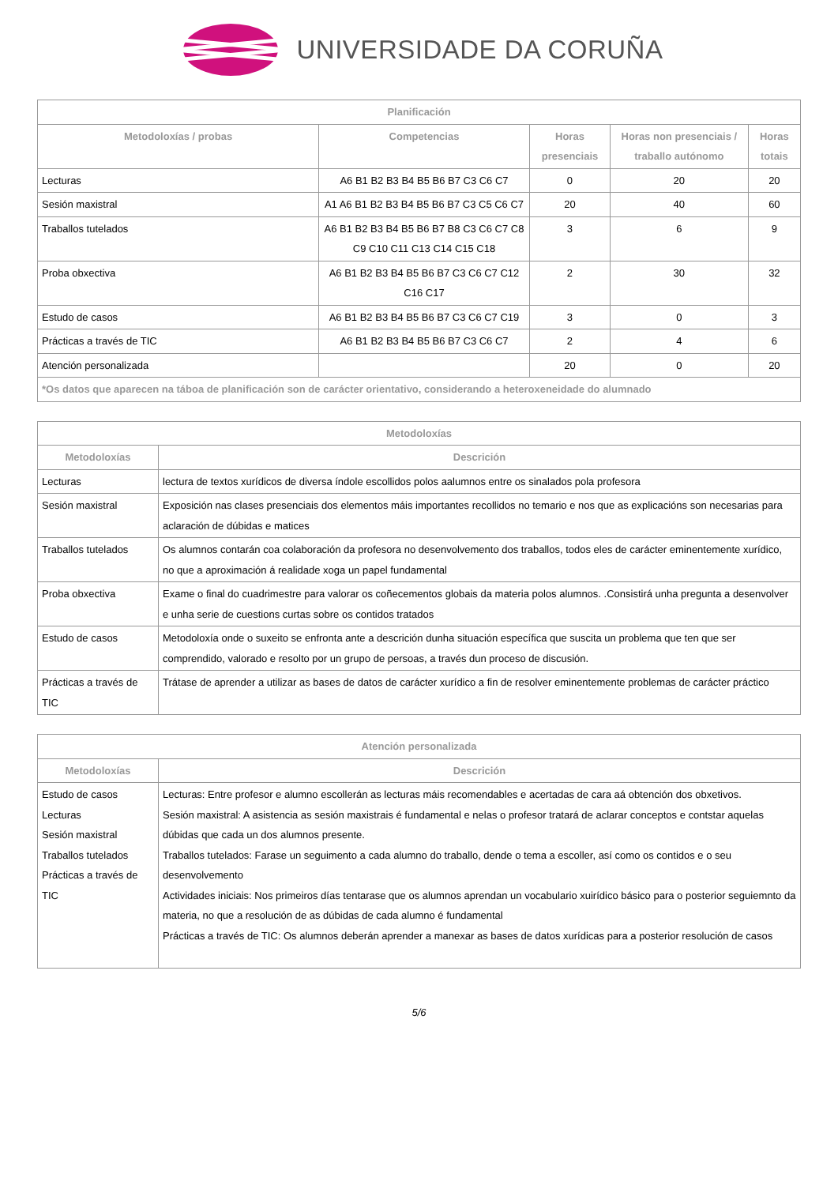UNIVERSIDADE DA CORUÑA
| Planificación | | | | |
| --- | --- | --- | --- | --- |
| Metodoloxías / probas | Competencias | Horas presenciais | Horas non presenciais / traballo autónomo | Horas totais |
| Lecturas | A6 B1 B2 B3 B4 B5 B6 B7 C3 C6 C7 | 0 | 20 | 20 |
| Sesión maxistral | A1 A6 B1 B2 B3 B4 B5 B6 B7 C3 C5 C6 C7 | 20 | 40 | 60 |
| Traballos tutelados | A6 B1 B2 B3 B4 B5 B6 B7 B8 C3 C6 C7 C8 C9 C10 C11 C13 C14 C15 C18 | 3 | 6 | 9 |
| Proba obxectiva | A6 B1 B2 B3 B4 B5 B6 B7 C3 C6 C7 C12 C16 C17 | 2 | 30 | 32 |
| Estudo de casos | A6 B1 B2 B3 B4 B5 B6 B7 C3 C6 C7 C19 | 3 | 0 | 3 |
| Prácticas a través de TIC | A6 B1 B2 B3 B4 B5 B6 B7 C3 C6 C7 | 2 | 4 | 6 |
| Atención personalizada | | 20 | 0 | 20 |
| *Os datos que aparecen na táboa de planificación son de carácter orientativo, considerando a heteroxeneidade do alumnado | | | | |
| Metodoloxías | |
| --- | --- |
| Metodoloxías | Descrición |
| Lecturas | lectura de textos xurídicos de diversa índole escollidos polos aalumnos entre os sinalados pola profesora |
| Sesión maxistral | Exposición nas clases presenciais dos elementos máis importantes recollidos no temario e nos que as explicacións son necesarias para aclaración de dúbidas e matices |
| Traballos tutelados | Os alumnos contarán coa colaboración da profesora no desenvolvemento dos traballos, todos eles de carácter eminentemente xurídico, no que a aproximación á realidade xoga un papel fundamental |
| Proba obxectiva | Exame o final do cuadrimestre para valorar os coñecementos globais da materia polos alumnos. .Consistirá unha pregunta a desenvolver e unha serie de cuestions curtas sobre os contidos tratados |
| Estudo de casos | Metodoloxía onde o suxeito se enfronta ante a descrición dunha situación específica que suscita un problema que ten que ser comprendido, valorado e resolto por un grupo de persoas, a través dun proceso de discusión. |
| Prácticas a través de TIC | Trátase de aprender a utilizar as bases de datos de carácter xurídico a fin de resolver eminentemente problemas de carácter práctico |
| Atención personalizada | |
| --- | --- |
| Metodoloxías | Descrición |
| Estudo de casos Lecturas Sesión maxistral Traballos tutelados Prácticas a través de TIC | Lecturas: Entre profesor e alumno escollerán as lecturas máis recomendables e acertadas de cara aá obtención dos obxetivos. Sesión maxistral: A asistencia as sesión maxistrais é fundamental e nelas o profesor tratará de aclarar conceptos e contstar aquelas dúbidas que cada un dos alumnos presente. Traballos tutelados: Farase un seguimento a cada alumno do traballo, dende o tema a escoller, así como os contidos e o seu desenvolvemento Actividades iniciais: Nos primeiros días tentarase que os alumnos aprendan un vocabulario xuirídico básico para o posterior seguiemnto da materia, no que a resolución de as dúbidas de cada alumno é fundamental Prácticas a través de TIC: Os alumnos deberán aprender a manexar as bases de datos xurídicas para a posterior resolución de casos |
5/6